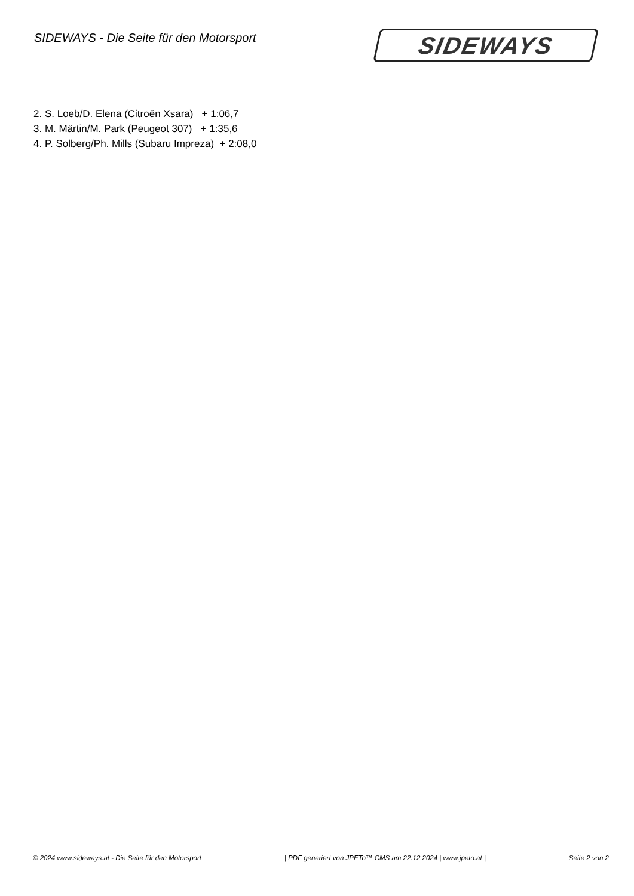SIDEWAYS - Die Seite für den Motorsport
SIDEWAYS
2. S. Loeb/D. Elena (Citroën Xsara) + 1:06,7
3. M. Märtin/M. Park (Peugeot 307) + 1:35,6
4. P. Solberg/Ph. Mills (Subaru Impreza) + 2:08,0
© 2024 www.sideways.at - Die Seite für den Motorsport | PDF generiert von JPETo™ CMS am 22.12.2024 | www.jpeto.at | Seite 2 von 2